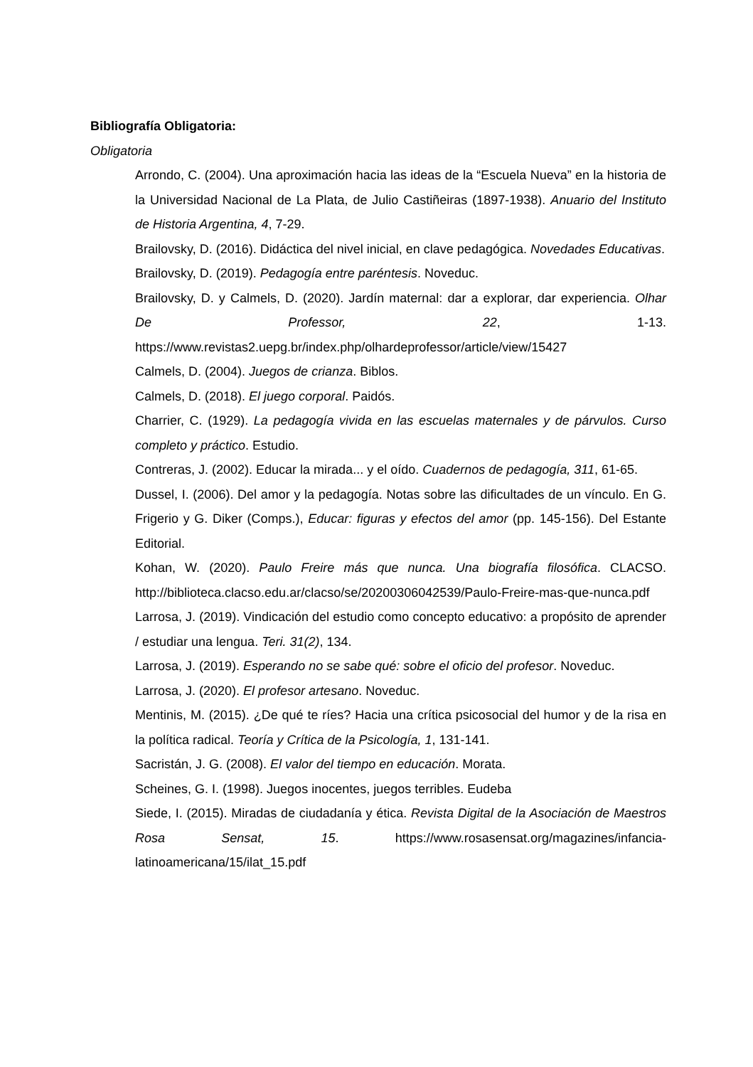Bibliografía Obligatoria:
Obligatoria
Arrondo, C. (2004). Una aproximación hacia las ideas de la “Escuela Nueva” en la historia de la Universidad Nacional de La Plata, de Julio Castiñeiras (1897-1938). Anuario del Instituto de Historia Argentina, 4, 7-29.
Brailovsky, D. (2016). Didáctica del nivel inicial, en clave pedagógica. Novedades Educativas.
Brailovsky, D. (2019). Pedagogía entre paréntesis. Noveduc.
Brailovsky, D. y Calmels, D. (2020). Jardín maternal: dar a explorar, dar experiencia. Olhar De Professor, 22, 1-13. https://www.revistas2.uepg.br/index.php/olhardeprofessor/article/view/15427
Calmels, D. (2004). Juegos de crianza. Biblos.
Calmels, D. (2018). El juego corporal. Paidós.
Charrier, C. (1929). La pedagogía vivida en las escuelas maternales y de párvulos. Curso completo y práctico. Estudio.
Contreras, J. (2002). Educar la mirada... y el oído. Cuadernos de pedagogía, 311, 61-65.
Dussel, I. (2006). Del amor y la pedagogía. Notas sobre las dificultades de un vínculo. En G. Frigerio y G. Diker (Comps.), Educar: figuras y efectos del amor (pp. 145-156). Del Estante Editorial.
Kohan, W. (2020). Paulo Freire más que nunca. Una biografía filosófica. CLACSO. http://biblioteca.clacso.edu.ar/clacso/se/20200306042539/Paulo-Freire-mas-que-nunca.pdf
Larrosa, J. (2019). Vindicación del estudio como concepto educativo: a propósito de aprender / estudiar una lengua. Teri. 31(2), 134.
Larrosa, J. (2019). Esperando no se sabe qué: sobre el oficio del profesor. Noveduc.
Larrosa, J. (2020). El profesor artesano. Noveduc.
Mentinis, M. (2015). ¿De qué te ríes? Hacia una crítica psicosocial del humor y de la risa en la política radical. Teoría y Crítica de la Psicología, 1, 131-141.
Sacristán, J. G. (2008). El valor del tiempo en educación. Morata.
Scheines, G. I. (1998). Juegos inocentes, juegos terribles. Eudeba
Siede, I. (2015). Miradas de ciudadanía y ética. Revista Digital de la Asociación de Maestros Rosa Sensat, 15. https://www.rosasensat.org/magazines/infancia-latinoamericana/15/ilat_15.pdf